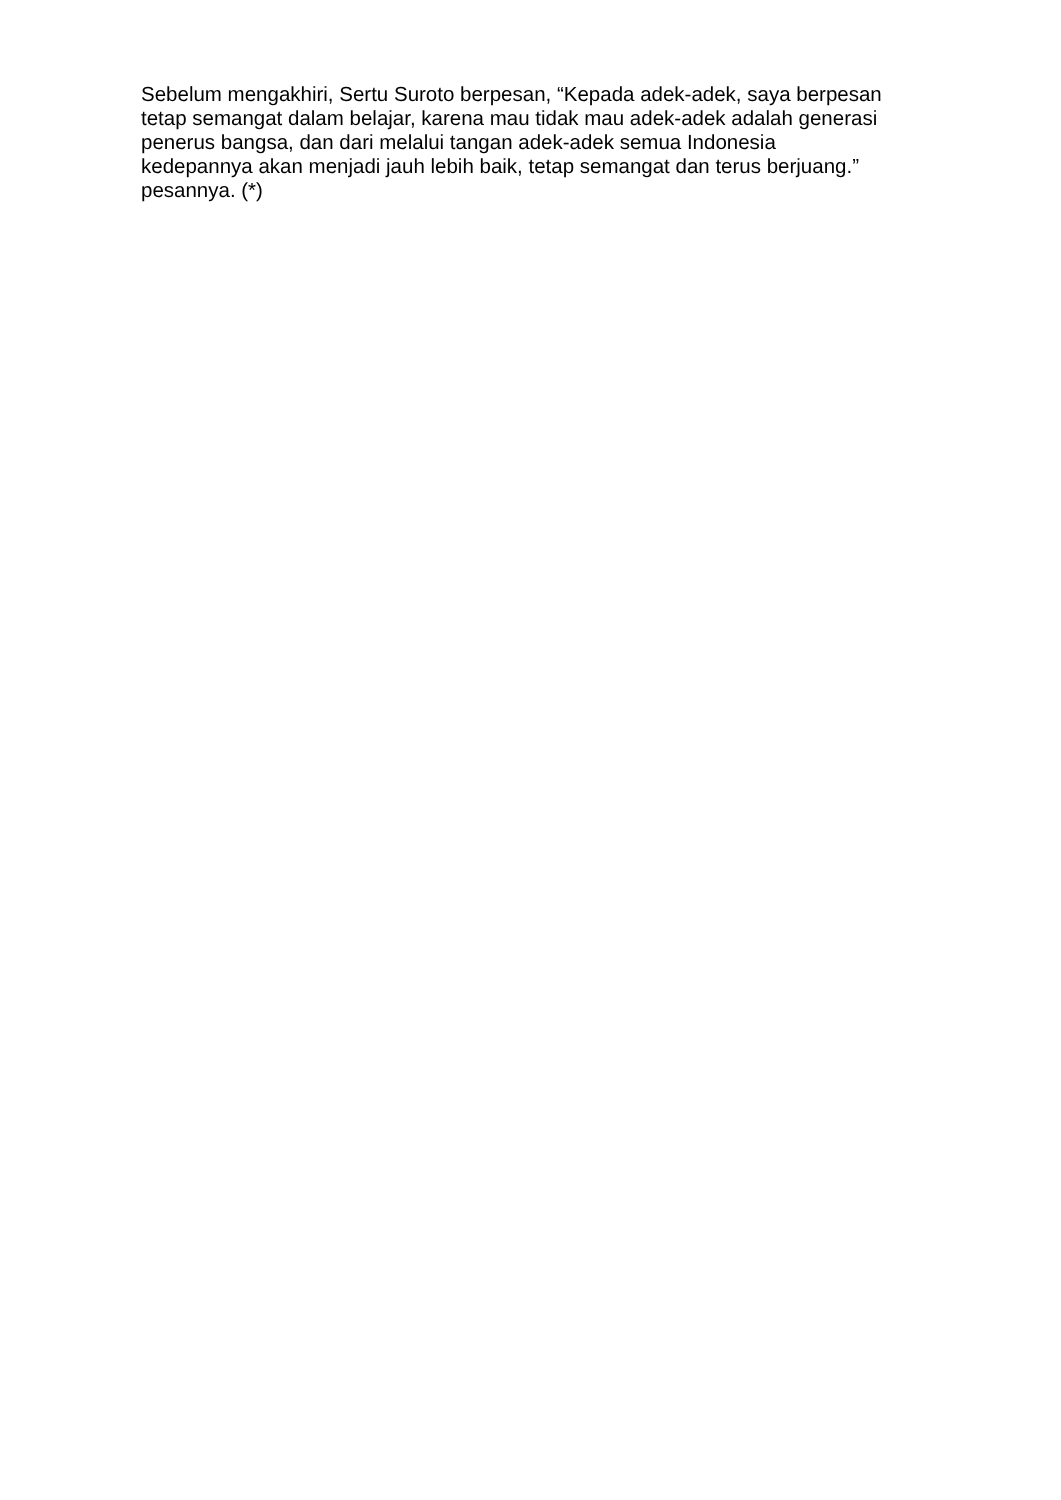Sebelum mengakhiri, Sertu Suroto berpesan, “Kepada adek-adek, saya berpesan
tetap semangat dalam belajar, karena mau tidak mau adek-adek adalah generasi
penerus bangsa, dan dari melalui tangan adek-adek semua Indonesia
kedepannya akan menjadi jauh lebih baik, tetap semangat dan terus berjuang.”
pesannya. (*)